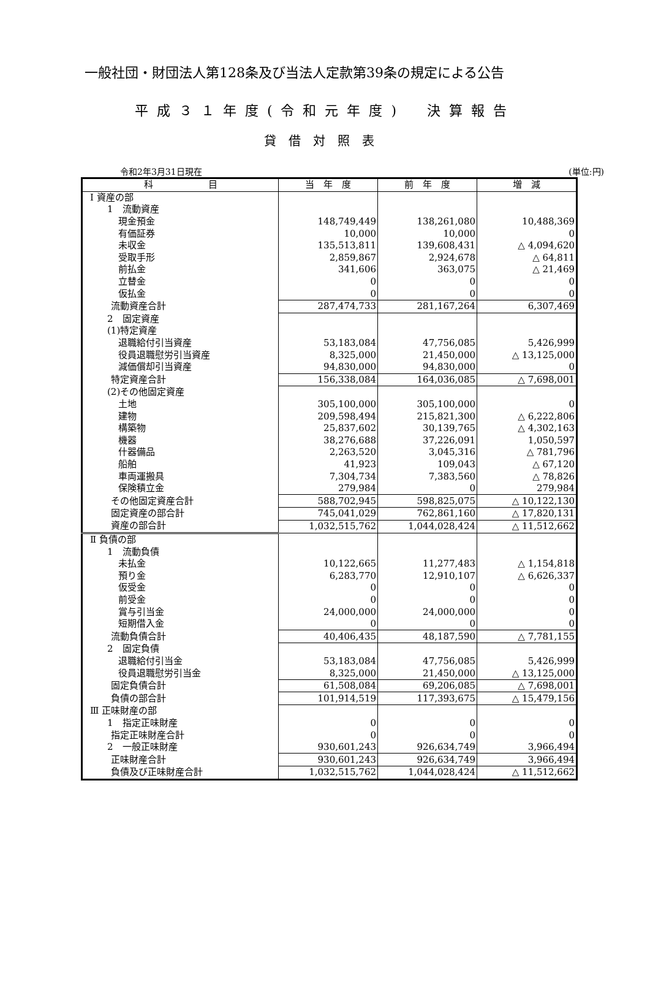一般社団・財団法人第128条及び当法人定款第39条の規定による公告
平成３１年度(令和元年度)　決算報告
貸借対照表
令和2年3月31日現在 (単位:円)
| 科 目 | 当 年 度 | 前 年 度 | 増 減 |
| --- | --- | --- | --- |
| Ⅰ 資産の部 | | | |
| 1 流動資産 | | | |
| 現金預金 | 148,749,449 | 138,261,080 | 10,488,369 |
| 有価証券 | 10,000 | 10,000 | 0 |
| 未収金 | 135,513,811 | 139,608,431 | △ 4,094,620 |
| 受取手形 | 2,859,867 | 2,924,678 | △ 64,811 |
| 前払金 | 341,606 | 363,075 | △ 21,469 |
| 立替金 | 0 | 0 | 0 |
| 仮払金 | 0 | 0 | 0 |
| 流動資産合計 | 287,474,733 | 281,167,264 | 6,307,469 |
| 2 固定資産 | | | |
| (1)特定資産 | | | |
| 退職給付引当資産 | 53,183,084 | 47,756,085 | 5,426,999 |
| 役員退職慰労引当資産 | 8,325,000 | 21,450,000 | △ 13,125,000 |
| 減価償却引当資産 | 94,830,000 | 94,830,000 | 0 |
| 特定資産合計 | 156,338,084 | 164,036,085 | △ 7,698,001 |
| (2)その他固定資産 | | | |
| 土地 | 305,100,000 | 305,100,000 | 0 |
| 建物 | 209,598,494 | 215,821,300 | △ 6,222,806 |
| 構築物 | 25,837,602 | 30,139,765 | △ 4,302,163 |
| 機器 | 38,276,688 | 37,226,091 | 1,050,597 |
| 什器備品 | 2,263,520 | 3,045,316 | △ 781,796 |
| 船舶 | 41,923 | 109,043 | △ 67,120 |
| 車両運搬具 | 7,304,734 | 7,383,560 | △ 78,826 |
| 保険積立金 | 279,984 | 0 | 279,984 |
| その他固定資産合計 | 588,702,945 | 598,825,075 | △ 10,122,130 |
| 固定資産の部合計 | 745,041,029 | 762,861,160 | △ 17,820,131 |
| 資産の部合計 | 1,032,515,762 | 1,044,028,424 | △ 11,512,662 |
| Ⅱ 負債の部 | | | |
| 1 流動負債 | | | |
| 未払金 | 10,122,665 | 11,277,483 | △ 1,154,818 |
| 預り金 | 6,283,770 | 12,910,107 | △ 6,626,337 |
| 仮受金 | 0 | 0 | 0 |
| 前受金 | 0 | 0 | 0 |
| 賞与引当金 | 24,000,000 | 24,000,000 | 0 |
| 短期借入金 | 0 | 0 | 0 |
| 流動負債合計 | 40,406,435 | 48,187,590 | △ 7,781,155 |
| 2 固定負債 | | | |
| 退職給付引当金 | 53,183,084 | 47,756,085 | 5,426,999 |
| 役員退職慰労引当金 | 8,325,000 | 21,450,000 | △ 13,125,000 |
| 固定負債合計 | 61,508,084 | 69,206,085 | △ 7,698,001 |
| 負債の部合計 | 101,914,519 | 117,393,675 | △ 15,479,156 |
| Ⅲ 正味財産の部 | | | |
| 1 指定正味財産 | 0 | 0 | 0 |
| 指定正味財産合計 | 0 | 0 | 0 |
| 2 一般正味財産 | 930,601,243 | 926,634,749 | 3,966,494 |
| 正味財産合計 | 930,601,243 | 926,634,749 | 3,966,494 |
| 負債及び正味財産合計 | 1,032,515,762 | 1,044,028,424 | △ 11,512,662 |